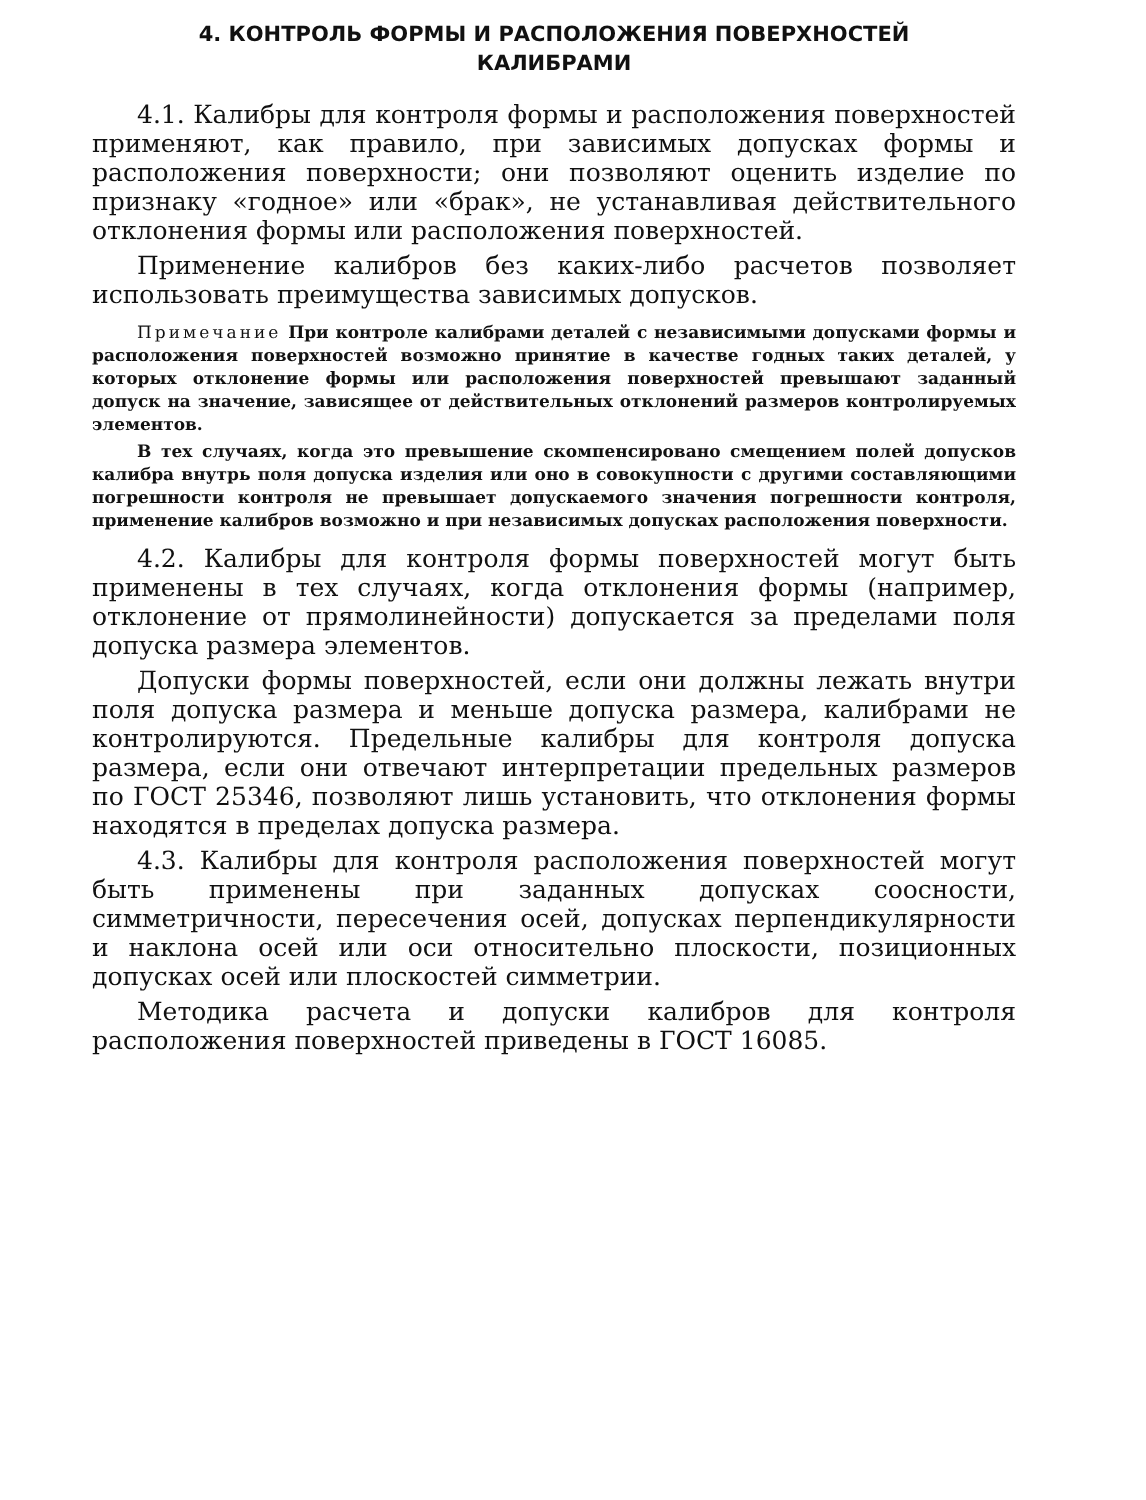4. КОНТРОЛЬ ФОРМЫ И РАСПОЛОЖЕНИЯ ПОВЕРХНОСТЕЙ
КАЛИБРАМИ
4.1. Калибры для контроля формы и расположения поверхностей применяют, как правило, при зависимых допусках формы и расположения поверхности; они позволяют оценить изделие по признаку «годное» или «брак», не устанавливая действительного отклонения формы или расположения поверхностей.
Применение калибров без каких-либо расчетов позволяет использовать преимущества зависимых допусков.
Примечание При контроле калибрами деталей с независимыми допусками формы и расположения поверхностей возможно принятие в качестве годных таких деталей, у которых отклонение формы или расположения поверхностей превышают заданный допуск на значение, зависящее от действительных отклонений размеров контролируемых элементов.
В тех случаях, когда это превышение скомпенсировано смещением полей допусков калибра внутрь поля допуска изделия или оно в совокупности с другими составляющими погрешности контроля не превышает допускаемого значения погрешности контроля, применение калибров возможно и при независимых допусках расположения поверхности.
4.2. Калибры для контроля формы поверхностей могут быть применены в тех случаях, когда отклонения формы (например, отклонение от прямолинейности) допускается за пределами поля допуска размера элементов.
Допуски формы поверхностей, если они должны лежать внутри поля допуска размера и меньше допуска размера, калибрами не контролируются. Предельные калибры для контроля допуска размера, если они отвечают интерпретации предельных размеров по ГОСТ 25346, позволяют лишь установить, что отклонения формы находятся в пределах допуска размера.
4.3. Калибры для контроля расположения поверхностей могут быть применены при заданных допусках соосности, симметричности, пересечения осей, допусках перпендикулярности и наклона осей или оси относительно плоскости, позиционных допусках осей или плоскостей симметрии.
Методика расчета и допуски калибров для контроля расположения поверхностей приведены в ГОСТ 16085.